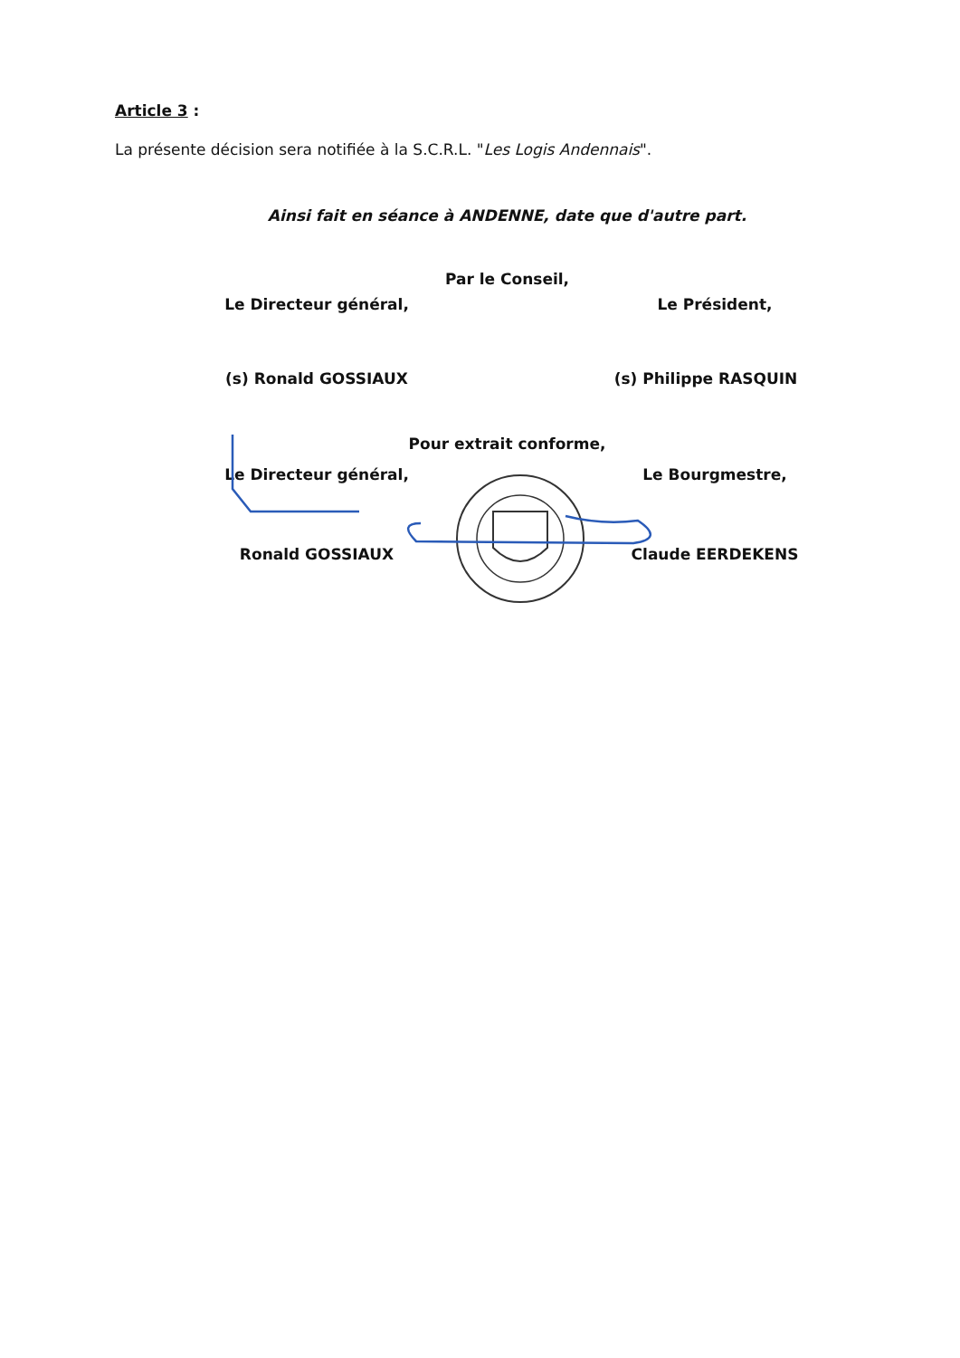Article 3 :
La présente décision sera notifiée à la S.C.R.L. "Les Logis Andennais".
Ainsi fait en séance à ANDENNE, date que d'autre part.
Par le Conseil,
Le Directeur général, Le Président,
(s) Ronald GOSSIAUX (s) Philippe RASQUIN
Pour extrait conforme,
Le Directeur général, Le Bourgmestre,
Ronald GOSSIAUX Claude EERDEKENS